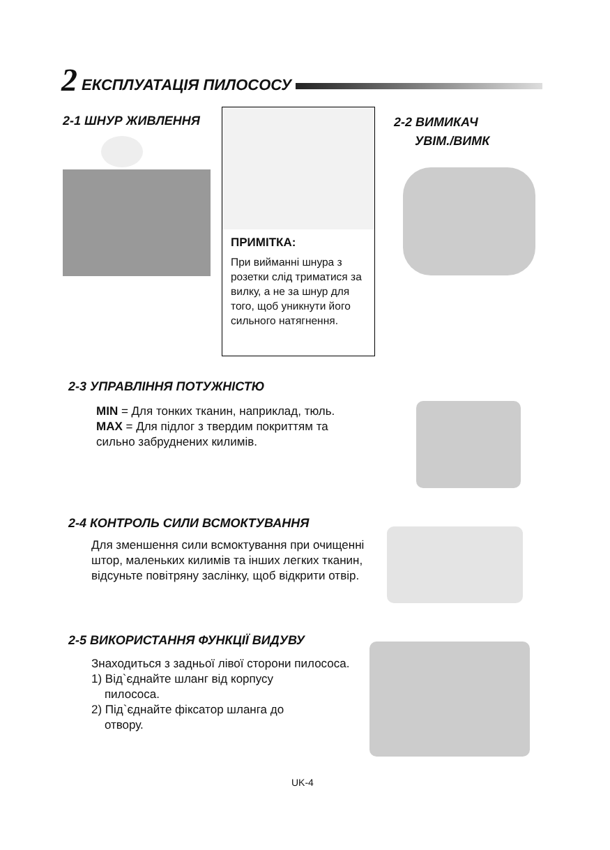2 ЕКСПЛУАТАЦІЯ ПИЛОСОСУ
2-1 ШНУР ЖИВЛЕННЯ
ПРИМІТКА:
При вийманні шнура з розетки слід триматися за вилку, а не за шнур для того, щоб уникнути його сильного натягнення.
2-2 ВИМИКАЧ
УВІМ./ВИМК
2-3 УПРАВЛІННЯ ПОТУЖНІСТЮ
MIN = Для тонких тканин, наприклад, тюль.
MAX = Для підлог з твердим покриттям та сильно забруднених килимів.
2-4 КОНТРОЛЬ СИЛИ ВСМОКТУВАННЯ
Для зменшення сили всмоктування при очищенні штор, маленьких килимів та інших легких тканин, відсуньте повітряну заслінку, щоб відкрити отвір.
2-5 ВИКОРИСТАННЯ ФУНКЦІЇ ВИДУВУ
Знаходиться з задньої лівої сторони пилососа.
1) Від`єднайте шланг від корпусу
пилососа.
2) Під`єднайте фіксатор шланга до
отвору.
UK-4